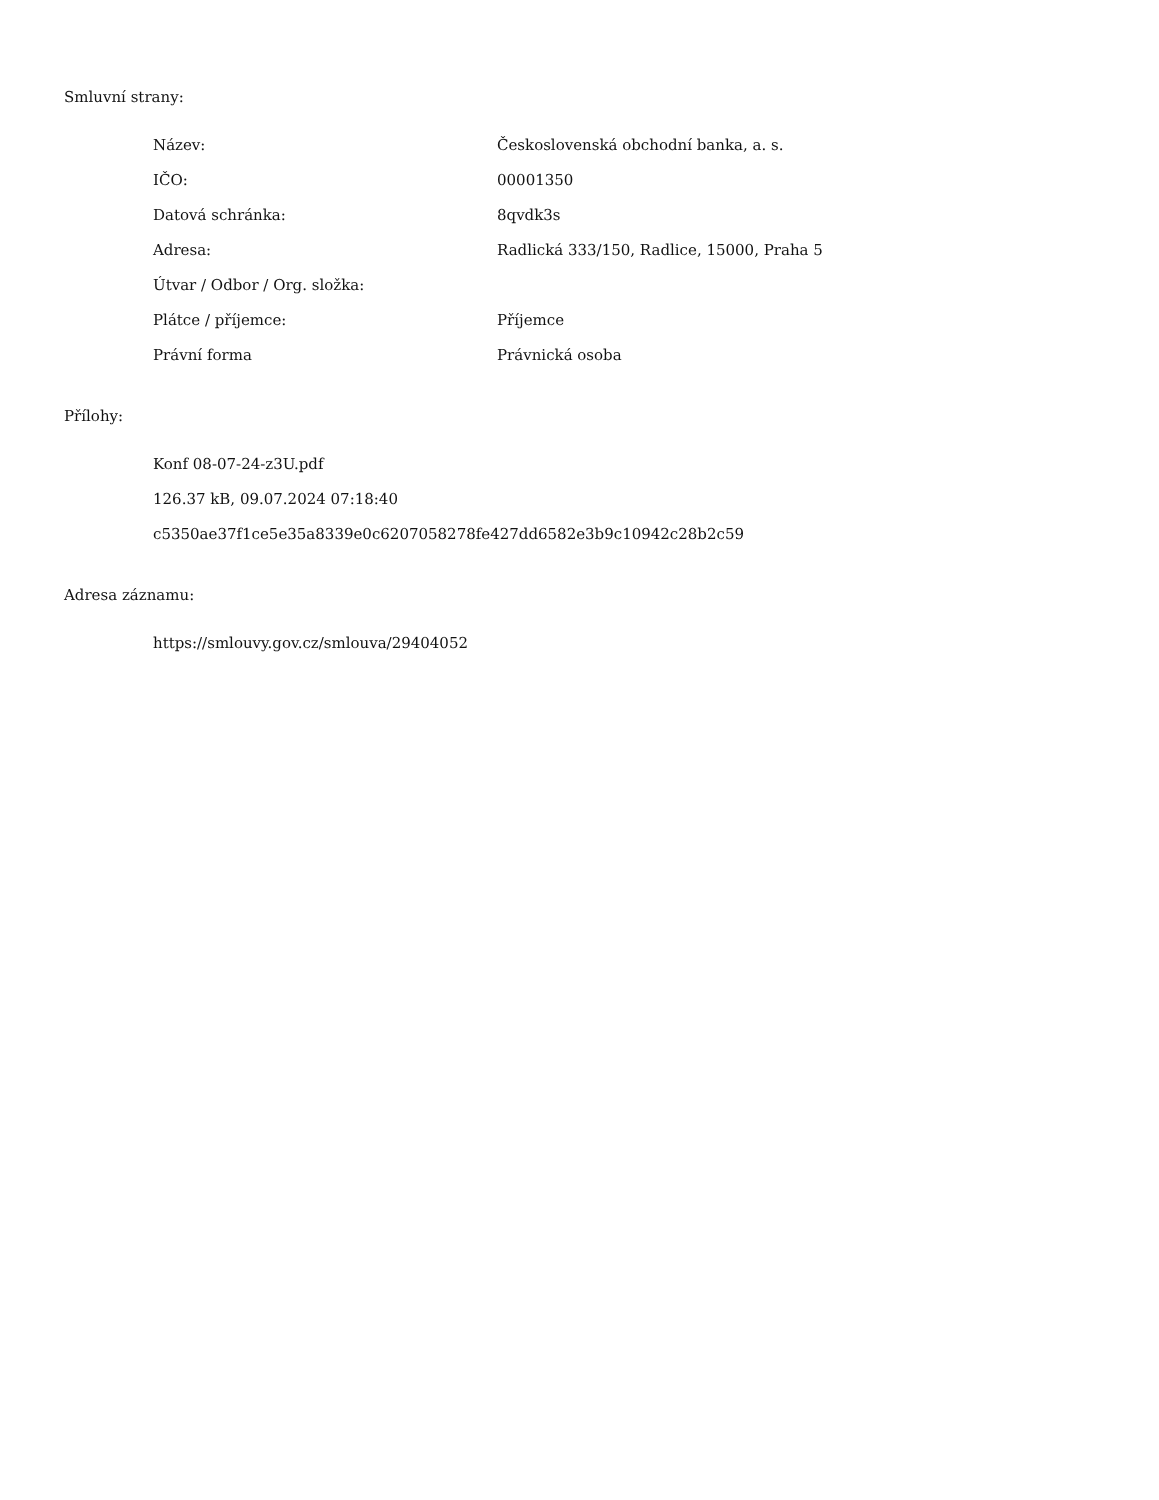Smluvní strany:
| Název: | Československá obchodní banka, a. s. |
| IČO: | 00001350 |
| Datová schránka: | 8qvdk3s |
| Adresa: | Radlická 333/150, Radlice, 15000, Praha 5 |
| Útvar / Odbor / Org. složka: | |
| Plátce / příjemce: | Příjemce |
| Právní forma | Právnická osoba |
Přílohy:
Konf 08-07-24-z3U.pdf
126.37 kB, 09.07.2024 07:18:40
c5350ae37f1ce5e35a8339e0c6207058278fe427dd6582e3b9c10942c28b2c59
Adresa záznamu:
https://smlouvy.gov.cz/smlouva/29404052